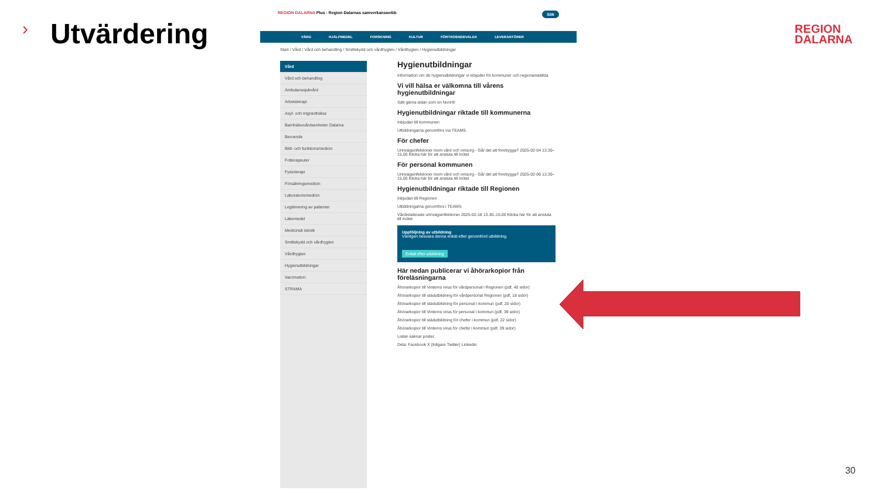› Utvärdering
REGION DALARNA Plus - Region Dalarnas samverkanswebb Sök
VÅRD HJÄLPMEDEL FORSKNING KULTUR FÖRTROENDEVALDA LEVERANTÖRER
Start / Vård / Vård och behandling / Smittskydd och vårdhygien / Vårdhygien / Hygienutbildningar
Vård
Vård och behandling
Ambulanssjukvård
Arbetsterapi
Asyl- och migranthälsa
Barnhälsovårdsenheten Dalarna
Beroende
Bild- och funktionsmedicin
Fotterapeuter
Fysioterapi
Försäkringsmedicin
Laboratoriemedicin
Legitimering av patienter
Läkemedel
Medicinsk teknik
Smittskydd och vårdhygien
Vårdhygien
Hygienutbildningar
Vaccination
STRAMA
Hygienutbildningar
Information om de hygienutbildningar vi erbjuder för kommuner och regionanställda.
Vi vill hälsa er välkomna till vårens hygienutbildningar
Sätt gärna sidan som en favorit!
Hygienutbildningar riktade till kommunerna
Inbjudan till kommunen
Utbildningarna genomförs via TEAMS.
För chefer
Urinvägsinfektioner inom vård och omsorg - Går det att förebygga? 2025-02-04 13.30–15.00 Klicka här för att ansluta till mötet
För personal kommunen
Urinvägsinfektioner inom vård och omsorg - Går det att förebygga? 2025-02-06 13.30–15.00 Klicka här för att ansluta till mötet
Hygienutbildningar riktade till Regionen
Inbjudan till Regionen
Utbildningarna genomförs i TEAMS
Vårdrelaterade urinvägsinfektioner 2025-02-18 13.30–15.00 Klicka här för att ansluta till mötet
Uppföljning av utbildning
Vänligen besvara denna enkät efter genomförd utbildning.
Enkät efter utbildning
Här nedan publicerar vi åhörarkopior från föreläsningarna
Åhörarkopior till Vinterns virus för vårdpersonal i Regionen (pdf, 40 sidor)
Åhörarkopior till städutbildning för vårdpersonal Regionen (pdf, 18 sidor)
Åhörarkopior till städutbildning för personal i kommun (pdf, 20 sidor)
Åhörarkopior till Vinterns virus för personal i kommun (pdf, 39 sidor)
Åhörarkopior till städutbildning för chefer i kommun (pdf, 22 sidor)
Åhörarkopior till Vinterns virus för chefer i kommun (pdf, 39 sidor)
Listan saknar poster.
Dela: Facebook X (tidigare Twitter) Linkedin
REGION
DALARNA
30